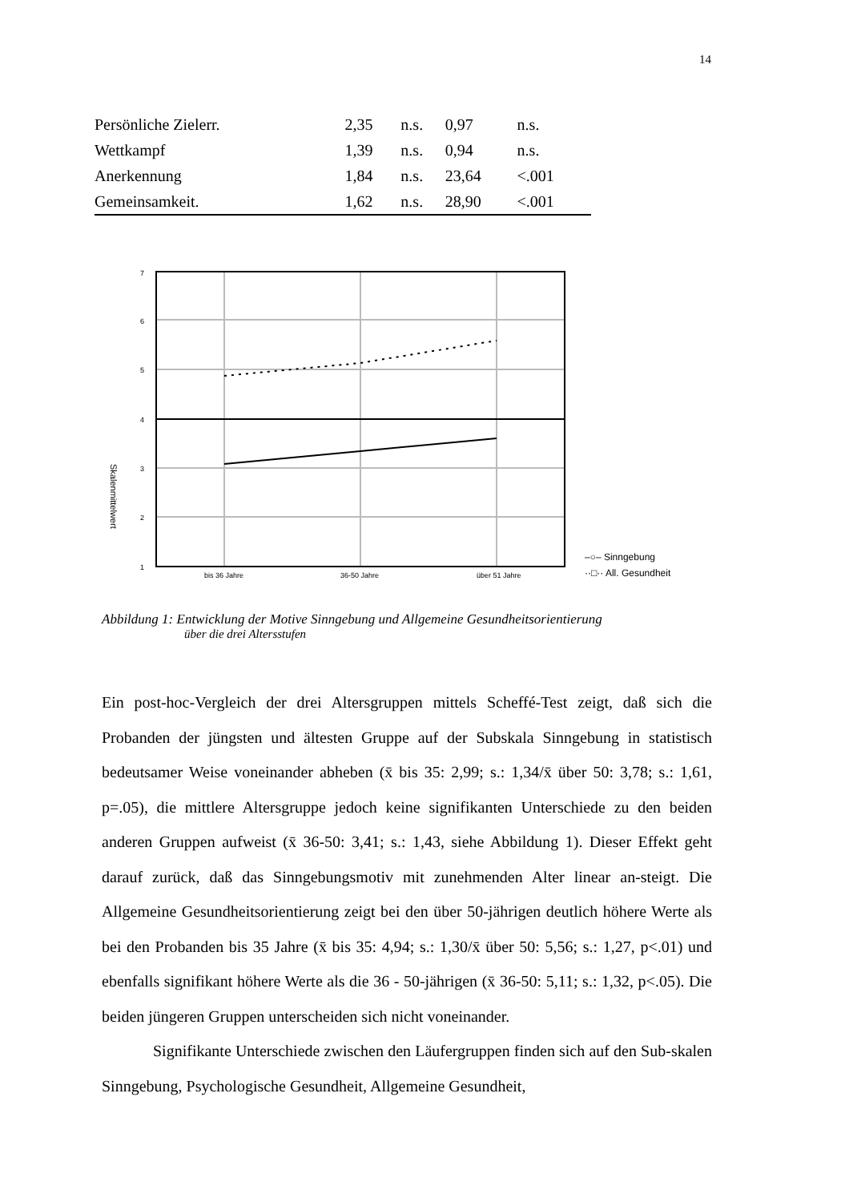14
| Persönliche Zielerr. | 2,35 | n.s. | 0,97 | n.s. |
| Wettkampf | 1,39 | n.s. | 0,94 | n.s. |
| Anerkennung | 1,84 | n.s. | 23,64 | <.001 |
| Gemeinsamkeit. | 1,62 | n.s. | 28,90 | <.001 |
7
6
5
4
3
2
1
bis 36 Jahre
36-50 Jahre
über 51 Jahre
Skalenmittelwert
–○– Sinngebung
··□·· All. Gesundheit
Abbildung 1: Entwicklung der Motive Sinngebung und Allgemeine Gesundheitsorientierung
über die drei Altersstufen
Ein post-hoc-Vergleich der drei Altersgruppen mittels Scheffé-Test zeigt, daß sich die Probanden der jüngsten und ältesten Gruppe auf der Subskala Sinngebung in statistisch bedeutsamer Weise voneinander abheben (x̄ bis 35: 2,99; s.: 1,34/x̄ über 50: 3,78; s.: 1,61, p=.05), die mittlere Altersgruppe jedoch keine signifikanten Unterschiede zu den beiden anderen Gruppen aufweist (x̄ 36-50: 3,41; s.: 1,43, siehe Abbildung 1). Dieser Effekt geht darauf zurück, daß das Sinngebungsmotiv mit zunehmenden Alter linear an-steigt. Die Allgemeine Gesundheitsorientierung zeigt bei den über 50-jährigen deutlich höhere Werte als bei den Probanden bis 35 Jahre (x̄ bis 35: 4,94; s.: 1,30/x̄ über 50: 5,56; s.: 1,27, p<.01) und ebenfalls signifikant höhere Werte als die 36 - 50-jährigen (x̄ 36-50: 5,11; s.: 1,32, p<.05). Die beiden jüngeren Gruppen unterscheiden sich nicht voneinander.
Signifikante Unterschiede zwischen den Läufergruppen finden sich auf den Sub-skalen Sinngebung, Psychologische Gesundheit, Allgemeine Gesundheit,